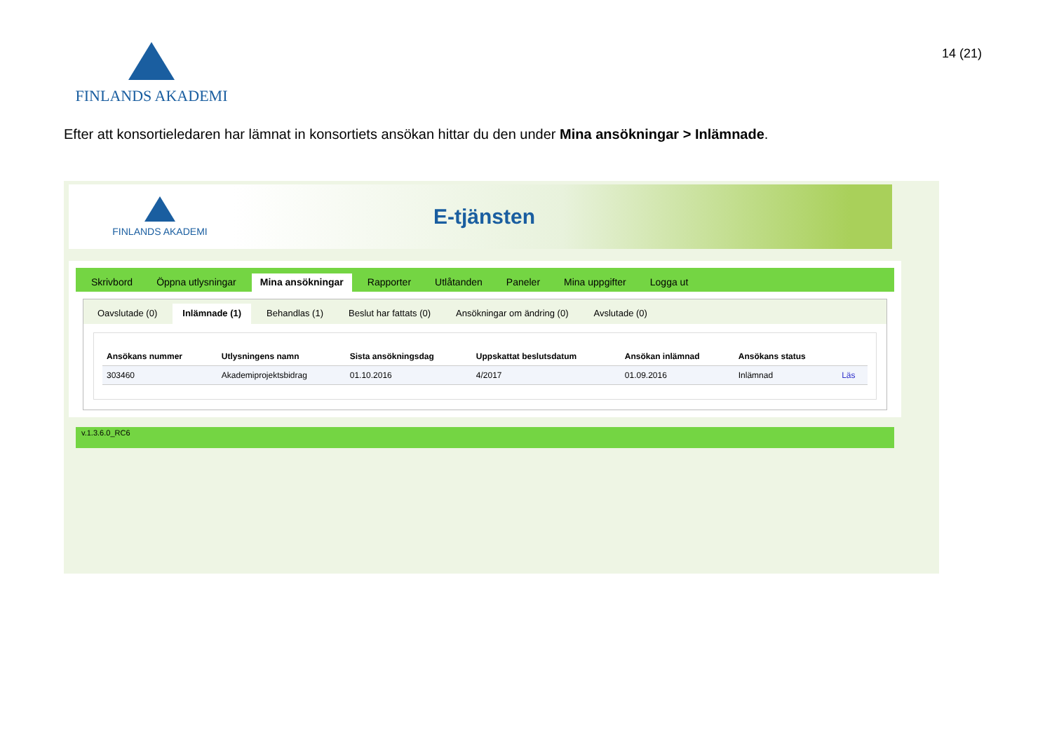FINLANDS AKADEMI
14 (21)
Efter att konsortieledaren har lämnat in konsortiets ansökan hittar du den under Mina ansökningar > Inlämnade.
FINLANDS AKADEMI
E-tjänsten
Skrivbord Öppna utlysningar Mina ansökningar Rapporter Utlåtanden Paneler Mina uppgifter Logga ut
Oavslutade (0) Inlämnade (1) Behandlas (1) Beslut har fattats (0) Ansökningar om ändring (0) Avslutade (0)
| Ansökans nummer | Utlysningens namn | Sista ansökningsdag | Uppskattat beslutsdatum | Ansökan inlämnad | Ansökans status | |
| --- | --- | --- | --- | --- | --- | --- |
| 303460 | Akademiprojektsbidrag | 01.10.2016 | 4/2017 | 01.09.2016 | Inlämnad | Läs |
v.1.3.6.0_RC6